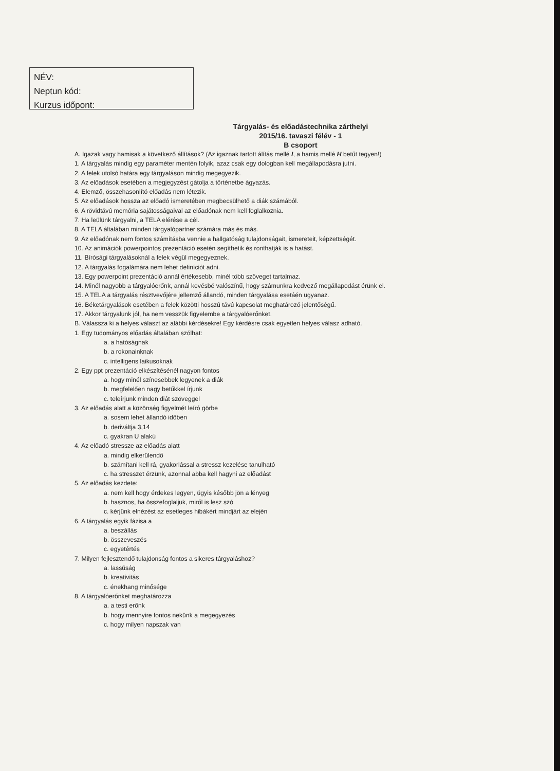NÉV:
Neptun kód:
Kurzus időpont:
Tárgyalás- és előadástechnika zárthelyi
2015/16. tavaszi félév - 1
B csoport
A. Igazak vagy hamisak a következő állítások? (Az igaznak tartott álítás mellé I, a hamis mellé H betűt tegyen!)
1. A tárgyalás mindig egy paraméter mentén folyik, azaz csak egy dologban kell megállapodásra jutni.
2. A felek utolsó határa egy tárgyaláson mindig megegyezik.
3. Az előadások esetében a megjegyzést gátolja a történetbe ágyazás.
4. Elemző, összehasonlító előadás nem létezik.
5. Az előadások hossza az előadó ismeretében megbecsülhető a diák számából.
6. A rövidtávú memória sajátosságaival az előadónak nem kell foglalkoznia.
7. Ha leülünk tárgyalni, a TELA elérése a cél.
8. A TELA általában minden tárgyalópartner számára más és más.
9. Az előadónak nem fontos számításba vennie a hallgatóság tulajdonságait, ismereteit, képzettségét.
10. Az animációk powerpointos prezentáció esetén segíthetik és ronthatják is a hatást.
11. Bírósági tárgyalásoknál a felek végül megegyeznek.
12. A tárgyalás fogalámára nem lehet definíciót adni.
13. Egy powerpoint prezentáció annál értékesebb, minél több szöveget tartalmaz.
14. Minél nagyobb a tárgyalóerőnk, annál kevésbé valószínű, hogy számunkra kedvező megállapodást érünk el.
15. A TELA a tárgyalás résztvevőjére jellemző állandó, minden tárgyalása esetáén ugyanaz.
16. Béketárgyalások esetében a felek közötti hosszú távú kapcsolat meghatározó jelentőségű.
17. Akkor tárgyalunk jól, ha nem vesszük figyelembe a tárgyalóerőnket.
B. Válassza ki a helyes választ az alábbi kérdésekre! Egy kérdésre csak egyetlen helyes válasz adható.
1. Egy tudományos előadás általában szólhat:
a. a hatóságnak
b. a rokonainknak
c. intelligens laikusoknak
2. Egy ppt prezentáció elkészítésénél nagyon fontos
a. hogy minél színesebbek legyenek a diák
b. megfelelően nagy betűkkel írjunk
c. teleírjunk minden diát szöveggel
3. Az előadás alatt a közönség figyelmét leíró görbe
a. sosem lehet állandó időben
b. deriváltja 3,14
c. gyakran U alakú
4. Az előadó stressze az előadás alatt
a. mindig elkerülendő
b. számítani kell rá, gyakorlással a stressz kezelése tanulható
c. ha stresszet érzünk, azonnal abba kell hagyni az előadást
5. Az előadás kezdete:
a. nem kell hogy érdekes legyen, úgyis később jön a lényeg
b. hasznos, ha összefoglaljuk, miről is lesz szó
c. kérjünk elnézést az esetleges hibákért mindjárt az elején
6. A tárgyalás egyik fázisa a
a. beszállás
b. összeveszés
c. egyetértés
7. Milyen fejlesztendő tulajdonság fontos a sikeres tárgyaláshoz?
a. lassúság
b. kreativitás
c. énekhang minősége
8. A tárgyalóerőnket meghatározza
a. a testi erőnk
b. hogy mennyire fontos nekünk a megegyezés
c. hogy milyen napszak van